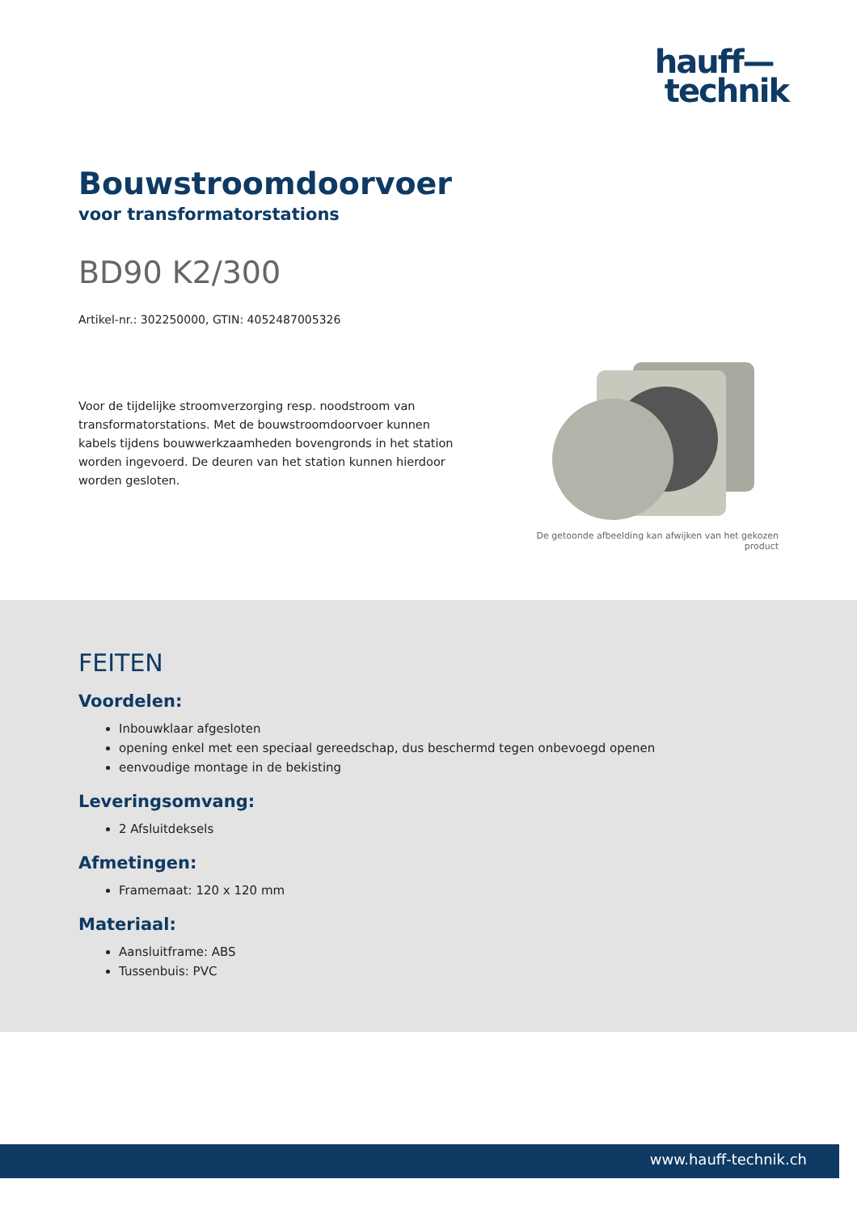hauff—
technik
Bouwstroomdoorvoer
voor transformatorstations
BD90 K2/300
Artikel-nr.: 302250000, GTIN: 4052487005326
Voor de tijdelijke stroomverzorging resp. noodstroom van transformatorstations. Met de bouwstroomdoorvoer kunnen kabels tijdens bouwwerkzaamheden bovengronds in het station worden ingevoerd. De deuren van het station kunnen hierdoor worden gesloten.
De getoonde afbeelding kan afwijken van het gekozen product
FEITEN
Voordelen:
Inbouwklaar afgesloten
opening enkel met een speciaal gereedschap, dus beschermd tegen onbevoegd openen
eenvoudige montage in de bekisting
Leveringsomvang:
2 Afsluitdeksels
Afmetingen:
Framemaat: 120 x 120 mm
Materiaal:
Aansluitframe: ABS
Tussenbuis: PVC
www.hauff-technik.ch